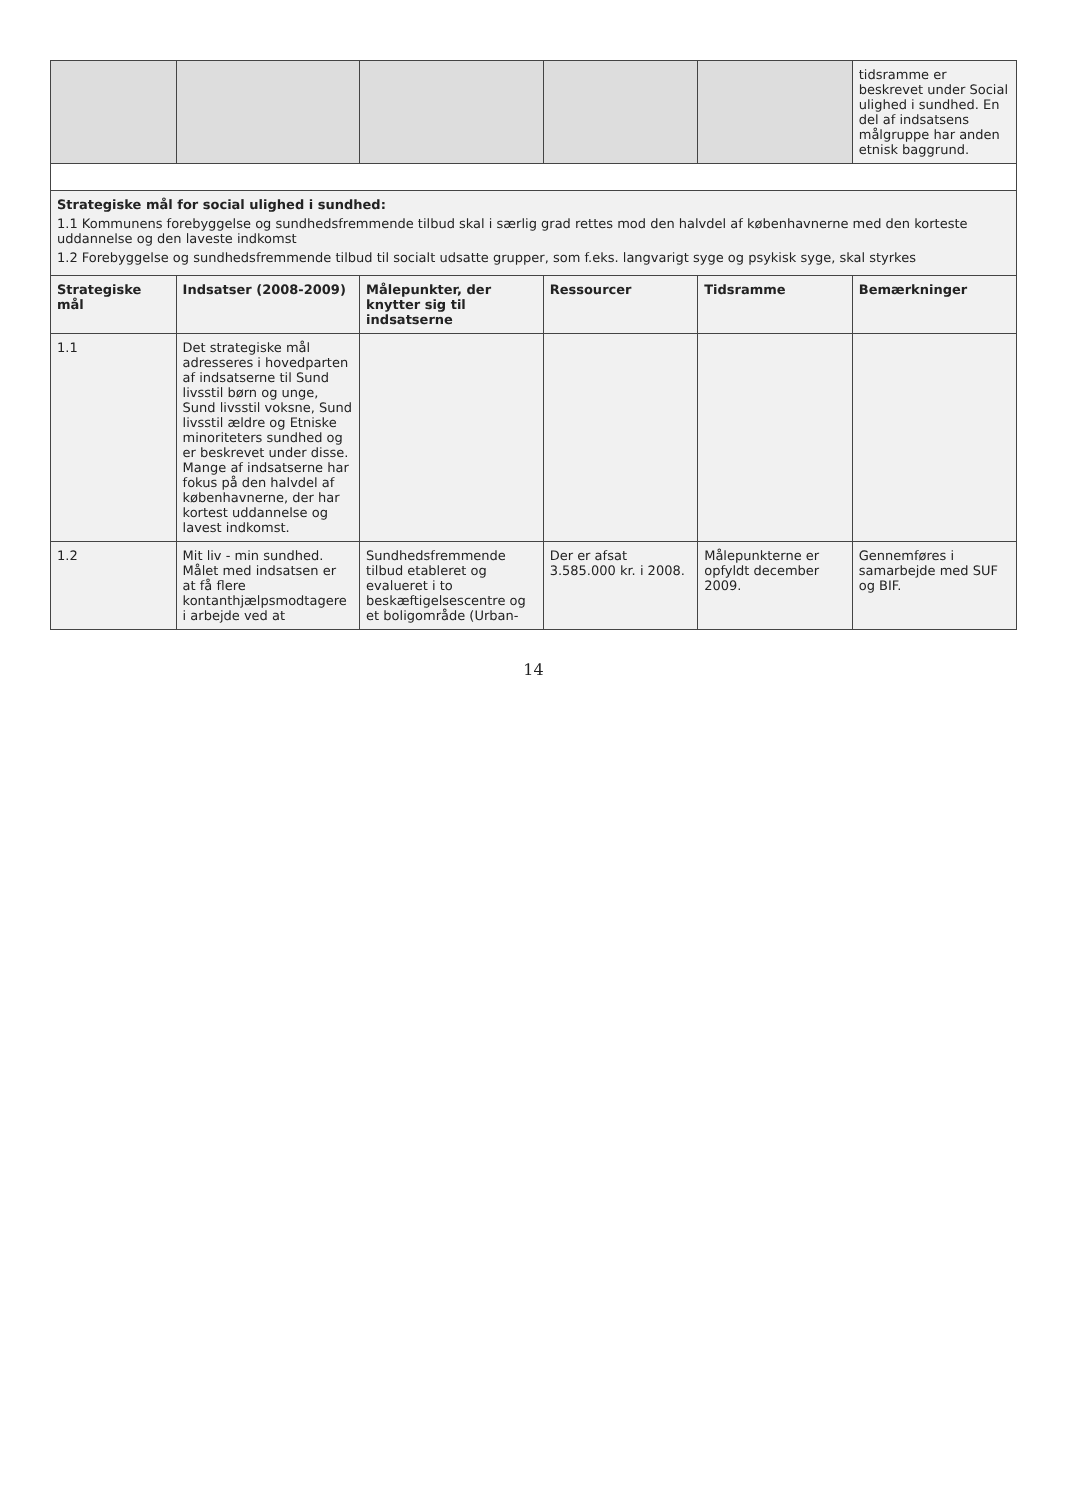| | | | | | tidsramme er beskrevet under Social ulighed i sundhed. En del af indsatsens målgruppe har anden etnisk baggrund. |
| Strategiske mål for social ulighed i sundhed: 1.1 Kommunens forebyggelse og sundhedsfremmende tilbud skal i særlig grad rettes mod den halvdel af københavnerne med den korteste uddannelse og den laveste indkomst 1.2 Forebyggelse og sundhedsfremmende tilbud til socialt udsatte grupper, som f.eks. langvarigt syge og psykisk syge, skal styrkes | | | | | |
| Strategiske mål | Indsatser (2008-2009) | Målepunkter, der knytter sig til indsatserne | Ressourcer | Tidsramme | Bemærkninger |
| 1.1 | Det strategiske mål adresseres i hovedparten af indsatserne til Sund livsstil børn og unge, Sund livsstil voksne, Sund livsstil ældre og Etniske minoriteters sundhed og er beskrevet under disse. Mange af indsatserne har fokus på den halvdel af københavnerne, der har kortest uddannelse og lavest indkomst. | | | | |
| 1.2 | Mit liv - min sundhed. Målet med indsatsen er at få flere kontanthjælpsmodtagere i arbejde ved at | Sundhedsfremmende tilbud etableret og evalueret i to beskæftigelsescentre og et boligområde (Urban- | Der er afsat 3.585.000 kr. i 2008. | Målepunkterne er opfyldt december 2009. | Gennemføres i samarbejde med SUF og BIF. |
14